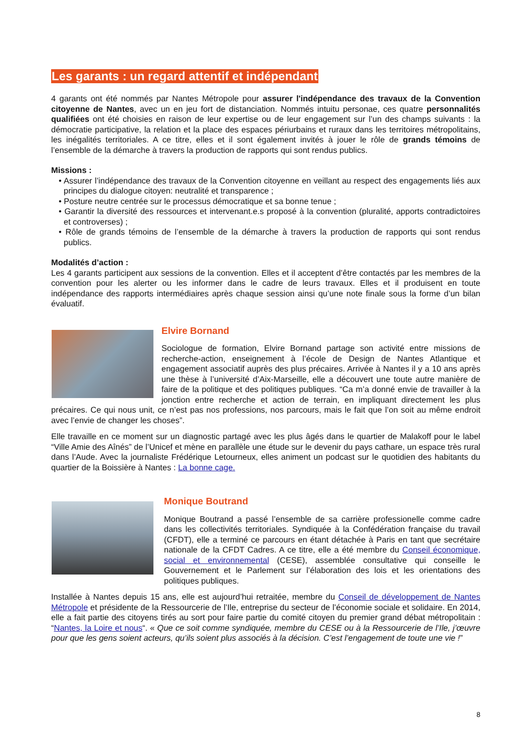Les garants : un regard attentif et indépendant
4 garants ont été nommés par Nantes Métropole pour assurer l'indépendance des travaux de la Convention citoyenne de Nantes, avec un en jeu fort de distanciation. Nommés intuitu personae, ces quatre personnalités qualifiées ont été choisies en raison de leur expertise ou de leur engagement sur l’un des champs suivants : la démocratie participative, la relation et la place des espaces périurbains et ruraux dans les territoires métropolitains, les inégalités territoriales. A ce titre, elles et il sont également invités à jouer le rôle de grands témoins de l’ensemble de la démarche à travers la production de rapports qui sont rendus publics.
Missions :
• Assurer l’indépendance des travaux de la Convention citoyenne en veillant au respect des engagements liés aux principes du dialogue citoyen: neutralité et transparence ;
• Posture neutre centrée sur le processus démocratique et sa bonne tenue ;
• Garantir la diversité des ressources et intervenant.e.s proposé à la convention (pluralité, apports contradictoires et controverses) ;
• Rôle de grands témoins de l’ensemble de la démarche à travers la production de rapports qui sont rendus publics.
Modalités d’action :
Les 4 garants participent aux sessions de la convention. Elles et il acceptent d’être contactés par les membres de la convention pour les alerter ou les informer dans le cadre de leurs travaux. Elles et il produisent en toute indépendance des rapports intermédiaires après chaque session ainsi qu’une note finale sous la forme d’un bilan évaluatif.
Elvire Bornand
Sociologue de formation, Elvire Bornand partage son activité entre missions de recherche-action, enseignement à l’école de Design de Nantes Atlantique et engagement associatif auprès des plus précaires. Arrivée à Nantes il y a 10 ans après une thèse à l’université d’Aix-Marseille, elle a découvert une toute autre manière de faire de la politique et des politiques publiques. “Ca m’a donné envie de travailler à la jonction entre recherche et action de terrain, en impliquant directement les plus précaires. Ce qui nous unit, ce n’est pas nos professions, nos parcours, mais le fait que l’on soit au même endroit avec l’envie de changer les choses”.
Elle travaille en ce moment sur un diagnostic partagé avec les plus âgés dans le quartier de Malakoff pour le label “Ville Amie des Aînés” de l’Unicef et mène en parallèle une étude sur le devenir du pays cathare, un espace très rural dans l’Aude. Avec la journaliste Frédérique Letourneux, elles animent un podcast sur le quotidien des habitants du quartier de la Boissière à Nantes : La bonne cage.
Monique Boutrand
Monique Boutrand a passé l’ensemble de sa carrière professionelle comme cadre dans les collectivités territoriales. Syndiquée à la Confédération française du travail (CFDT), elle a terminé ce parcours en étant détachée à Paris en tant que secrétaire nationale de la CFDT Cadres. A ce titre, elle a été membre du Conseil économique, social et environnemental (CESE), assemblée consultative qui conseille le Gouvernement et le Parlement sur l’élaboration des lois et les orientations des politiques publiques.
Installée à Nantes depuis 15 ans, elle est aujourd’hui retraitée, membre du Conseil de développement de Nantes Métropole et présidente de la Ressourcerie de l’Ile, entreprise du secteur de l’économie sociale et solidaire. En 2014, elle a fait partie des citoyens tirés au sort pour faire partie du comité citoyen du premier grand débat métropolitain : “Nantes, la Loire et nous“. « Que ce soit comme syndiquée, membre du CESE ou à la Ressourcerie de l’Ile, j’œuvre pour que les gens soient acteurs, qu’ils soient plus associés à la décision. C’est l’engagement de toute une vie !”
8